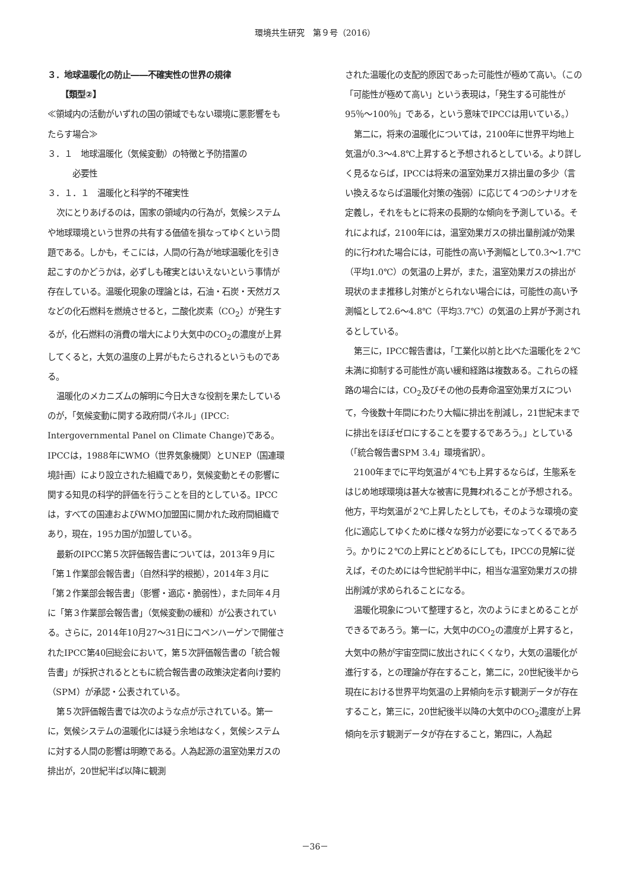環境共生研究　第９号（2016）
３．地球温暖化の防止――不確実性の世界の規律
【類型②】
≪領域内の活動がいずれの国の領域でもない環境に悪影響をもたらす場合≫
３．１　地球温暖化（気候変動）の特徴と予防措置の
　　　必要性
３．１．１　温暖化と科学的不確実性
次にとりあげるのは，国家の領域内の行為が，気候システムや地球環境という世界の共有する価値を損なってゆくという問題である。しかも，そこには，人間の行為が地球温暖化を引き起こすのかどうかは，必ずしも確実とはいえないという事情が存在している。温暖化現象の理論とは，石油・石炭・天然ガスなどの化石燃料を燃焼させると，二酸化炭素（CO<sub>2</sub>）が発生するが，化石燃料の消費の増大により大気中のCO<sub>2</sub>の濃度が上昇してくると，大気の温度の上昇がもたらされるというものである。
温暖化のメカニズムの解明に今日大きな役割を果たしているのが，「気候変動に関する政府間パネル」(IPCC: Intergovernmental Panel on Climate Change)である。IPCCは，1988年にWMO（世界気象機関）とUNEP（国連環境計画）により設立された組織であり，気候変動とその影響に関する知見の科学的評価を行うことを目的としている。IPCCは，すべての国連およびWMO加盟国に開かれた政府間組織であり，現在，195カ国が加盟している。
最新のIPCC第５次評価報告書については，2013年９月に「第１作業部会報告書」（自然科学的根拠），2014年３月に「第２作業部会報告書」（影響・適応・脆弱性），また同年４月に「第３作業部会報告書」（気候変動の緩和）が公表されている。さらに，2014年10月27～31日にコペンハーゲンで開催されたIPCC第40回総会において，第５次評価報告書の「統合報告書」が採択されるとともに統合報告書の政策決定者向け要約（SPM）が承認・公表されている。
第５次評価報告書では次のような点が示されている。第一に，気候システムの温暖化には疑う余地はなく，気候システムに対する人間の影響は明瞭である。人為起源の温室効果ガスの排出が，20世紀半ば以降に観測
された温暖化の支配的原因であった可能性が極めて高い。（この「可能性が極めて高い」という表現は，「発生する可能性が95％～100％」である，という意味でIPCCは用いている。）
第二に，将来の温暖化については，2100年に世界平均地上気温が0.3～4.8℃上昇すると予想されるとしている。より詳しく見るならば，IPCCは将来の温室効果ガス排出量の多少（言い換えるならば温暖化対策の強弱）に応じて４つのシナリオを定義し，それをもとに将来の長期的な傾向を予測している。それによれば，2100年には，温室効果ガスの排出量削減が効果的に行われた場合には，可能性の高い予測幅として0.3～1.7℃（平均1.0℃）の気温の上昇が，また，温室効果ガスの排出が現状のまま推移し対策がとられない場合には，可能性の高い予測幅として2.6～4.8℃（平均3.7℃）の気温の上昇が予測されるとしている。
第三に，IPCC報告書は，「工業化以前と比べた温暖化を２℃未満に抑制する可能性が高い緩和経路は複数ある。これらの経路の場合には，CO<sub>2</sub>及びその他の長寿命温室効果ガスについて，今後数十年間にわたり大幅に排出を削減し，21世紀末までに排出をほぼゼロにすることを要するであろう。」としている（「統合報告書SPM 3.4」環境省訳）。
2100年までに平均気温が４℃も上昇するならば，生態系をはじめ地球環境は甚大な被害に見舞われることが予想される。他方，平均気温が２℃上昇したとしても，そのような環境の変化に適応してゆくために様々な努力が必要になってくるであろう。かりに２℃の上昇にとどめるにしても，IPCCの見解に従えば，そのためには今世紀前半中に，相当な温室効果ガスの排出削減が求められることになる。
温暖化現象について整理すると，次のようにまとめることができるであろう。第一に，大気中のCO<sub>2</sub>の濃度が上昇すると，大気中の熱が宇宙空間に放出されにくくなり，大気の温暖化が進行する，との理論が存在すること，第二に，20世紀後半から現在における世界平均気温の上昇傾向を示す観測データが存在すること，第三に，20世紀後半以降の大気中のCO<sub>2</sub>濃度が上昇傾向を示す観測データが存在すること，第四に，人為起
－36－